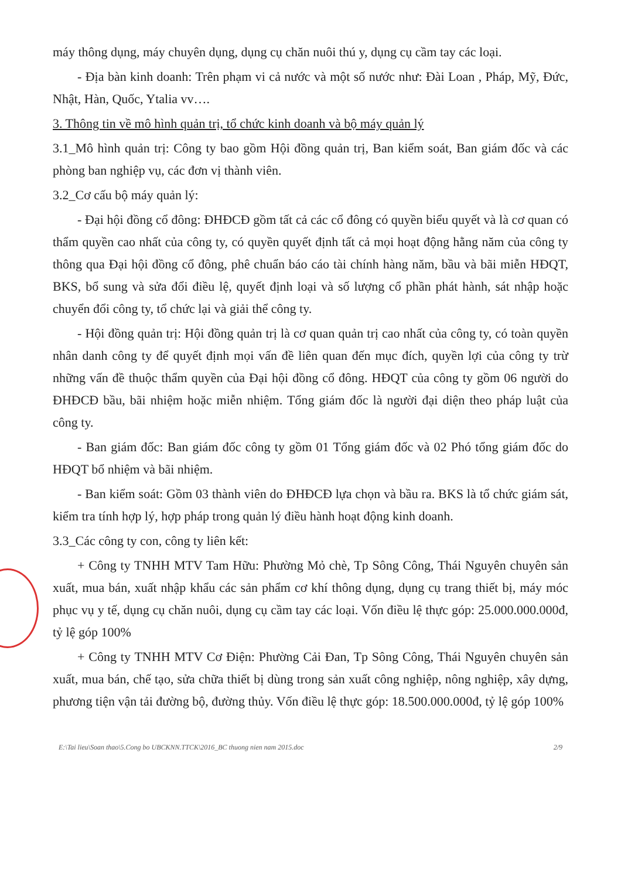máy thông dụng, máy chuyên dụng, dụng cụ chăn nuôi thú y, dụng cụ cầm tay các loại.
- Địa bàn kinh doanh: Trên phạm vi cả nước và một số nước như: Đài Loan , Pháp, Mỹ, Đức, Nhật, Hàn, Quốc, Ytalia vv….
3. Thông tin về mô hình quản trị, tổ chức kinh doanh và bộ máy quản lý
3.1_Mô hình quản trị: Công ty bao gồm Hội đồng quản trị, Ban kiểm soát, Ban giám đốc và các phòng ban nghiệp vụ, các đơn vị thành viên.
3.2_Cơ cấu bộ máy quản lý:
- Đại hội đồng cổ đông: ĐHĐCĐ gồm tất cả các cổ đông có quyền biểu quyết và là cơ quan có thẩm quyền cao nhất của công ty, có quyền quyết định tất cả mọi hoạt động hằng năm của công ty thông qua Đại hội đồng cổ đông, phê chuẩn báo cáo tài chính hàng năm, bầu và bãi miễn HĐQT, BKS, bổ sung và sửa đổi điều lệ, quyết định loại và số lượng cổ phần phát hành, sát nhập hoặc chuyển đổi công ty, tổ chức lại và giải thể công ty.
- Hội đồng quản trị: Hội đồng quản trị là cơ quan quản trị cao nhất của công ty, có toàn quyền nhân danh công ty để quyết định mọi vấn đề liên quan đến mục đích, quyền lợi của công ty trừ những vấn đề thuộc thẩm quyền của Đại hội đồng cổ đông. HĐQT của công ty gồm 06 người do ĐHĐCĐ bầu, bãi nhiệm hoặc miễn nhiệm. Tổng giám đốc là người đại diện theo pháp luật của công ty.
- Ban giám đốc: Ban giám đốc công ty gồm 01 Tổng giám đốc và 02 Phó tổng giám đốc do HĐQT bổ nhiệm và bãi nhiệm.
- Ban kiểm soát: Gồm 03 thành viên do ĐHĐCĐ lựa chọn và bầu ra. BKS là tổ chức giám sát, kiểm tra tính hợp lý, hợp pháp trong quản lý điều hành hoạt động kinh doanh.
3.3_Các công ty con, công ty liên kết:
+ Công ty TNHH MTV Tam Hữu: Phường Mỏ chè, Tp Sông Công, Thái Nguyên chuyên sản xuất, mua bán, xuất nhập khẩu các sản phẩm cơ khí thông dụng, dụng cụ trang thiết bị, máy móc phục vụ y tế, dụng cụ chăn nuôi, dụng cụ cầm tay các loại. Vốn điều lệ thực góp: 25.000.000.000đ, tỷ lệ góp 100%
+ Công ty TNHH MTV Cơ Điện: Phường Cải Đan, Tp Sông Công, Thái Nguyên chuyên sản xuất, mua bán, chế tạo, sửa chữa thiết bị dùng trong sản xuất công nghiệp, nông nghiệp, xây dựng, phương tiện vận tải đường bộ, đường thủy. Vốn điều lệ thực góp: 18.500.000.000đ, tỷ lệ góp 100%
E:\Tai lieu\Soan thao\5.Cong bo UBCKNN.TTCK\2016_BC thuong nien nam 2015.doc 2/9